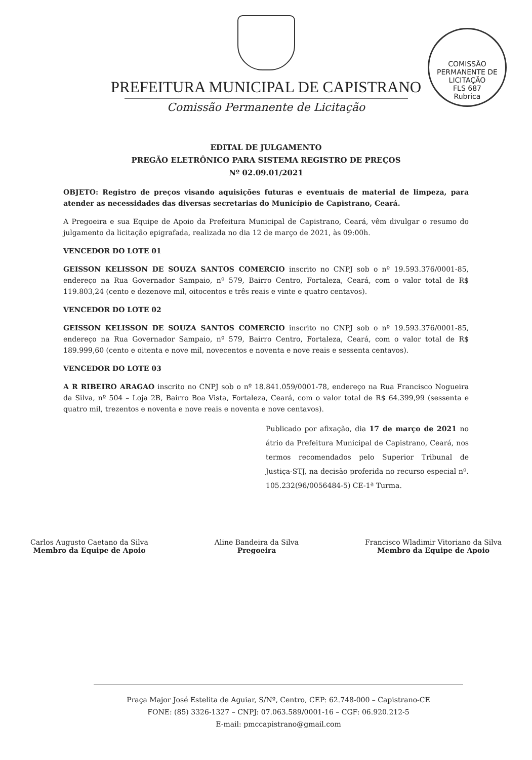COMISSÃO PERMANENTE DE LICITAÇÃO
FLS 687
Rubrica
PREFEITURA MUNICIPAL DE CAPISTRANO
Comissão Permanente de Licitação
EDITAL DE JULGAMENTO
PREGÃO ELETRÔNICO PARA SISTEMA REGISTRO DE PREÇOS
Nº 02.09.01/2021
OBJETO: Registro de preços visando aquisições futuras e eventuais de material de limpeza, para atender as necessidades das diversas secretarias do Município de Capistrano, Ceará.
A Pregoeira e sua Equipe de Apoio da Prefeitura Municipal de Capistrano, Ceará, vêm divulgar o resumo do julgamento da licitação epigrafada, realizada no dia 12 de março de 2021, às 09:00h.
VENCEDOR DO LOTE 01
GEISSON KELISSON DE SOUZA SANTOS COMERCIO inscrito no CNPJ sob o nº 19.593.376/0001-85, endereço na Rua Governador Sampaio, nº 579, Bairro Centro, Fortaleza, Ceará, com o valor total de R$ 119.803,24 (cento e dezenove mil, oitocentos e três reais e vinte e quatro centavos).
VENCEDOR DO LOTE 02
GEISSON KELISSON DE SOUZA SANTOS COMERCIO inscrito no CNPJ sob o nº 19.593.376/0001-85, endereço na Rua Governador Sampaio, nº 579, Bairro Centro, Fortaleza, Ceará, com o valor total de R$ 189.999,60 (cento e oitenta e nove mil, novecentos e noventa e nove reais e sessenta centavos).
VENCEDOR DO LOTE 03
A R RIBEIRO ARAGAO inscrito no CNPJ sob o nº 18.841.059/0001-78, endereço na Rua Francisco Nogueira da Silva, nº 504 – Loja 2B, Bairro Boa Vista, Fortaleza, Ceará, com o valor total de R$ 64.399,99 (sessenta e quatro mil, trezentos e noventa e nove reais e noventa e nove centavos).
Publicado por afixação, dia 17 de março de 2021 no átrio da Prefeitura Municipal de Capistrano, Ceará, nos termos recomendados pelo Superior Tribunal de Justiça-STJ, na decisão proferida no recurso especial nº. 105.232(96/0056484-5) CE-1ª Turma.
Carlos Augusto Caetano da Silva
Membro da Equipe de Apoio
Aline Bandeira da Silva
Pregoeira
Francisco Wladimir Vitoriano da Silva
Membro da Equipe de Apoio
Praça Major José Estelita de Aguiar, S/Nº, Centro, CEP: 62.748-000 – Capistrano-CE
FONE: (85) 3326-1327 – CNPJ: 07.063.589/0001-16 – CGF: 06.920.212-5
E-mail: pmccapistrano@gmail.com